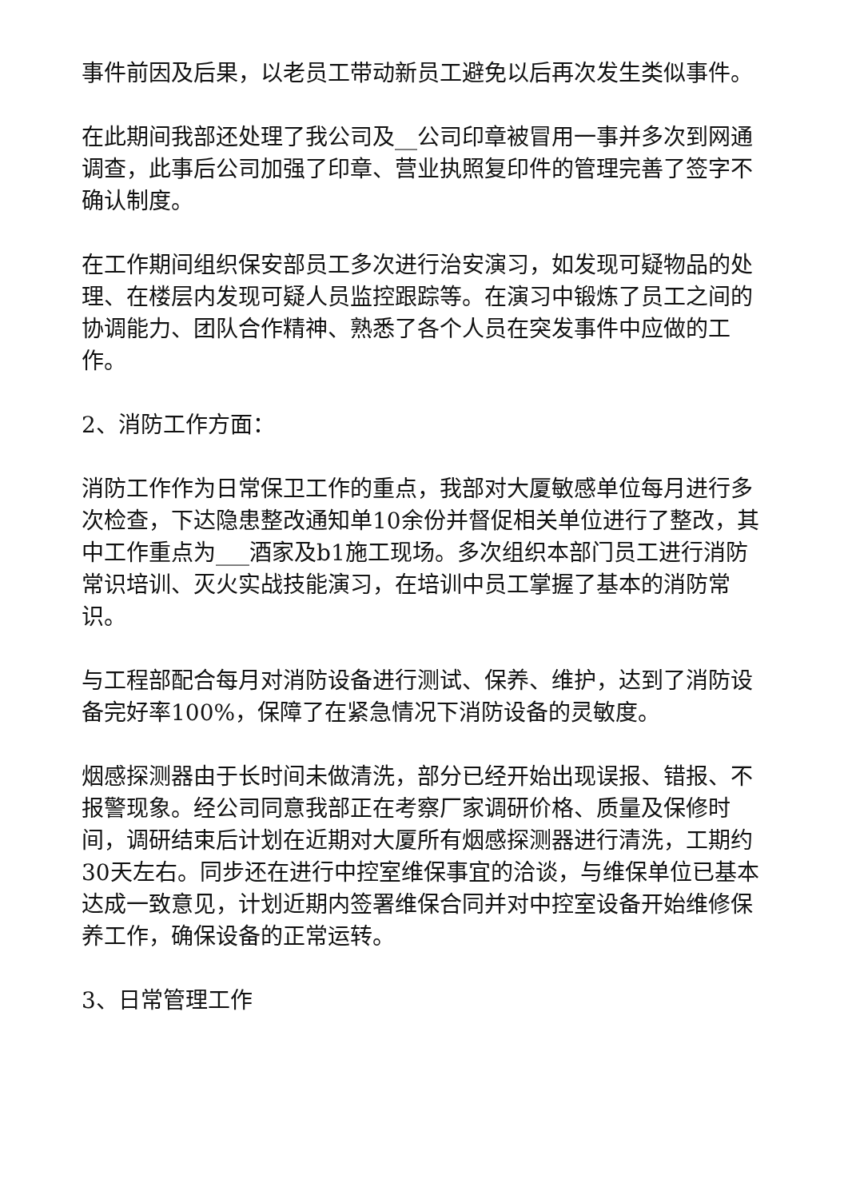事件前因及后果，以老员工带动新员工避免以后再次发生类似事件。
在此期间我部还处理了我公司及__公司印章被冒用一事并多次到网通调查，此事后公司加强了印章、营业执照复印件的管理完善了签字不确认制度。
在工作期间组织保安部员工多次进行治安演习，如发现可疑物品的处理、在楼层内发现可疑人员监控跟踪等。在演习中锻炼了员工之间的协调能力、团队合作精神、熟悉了各个人员在突发事件中应做的工作。
2、消防工作方面：
消防工作作为日常保卫工作的重点，我部对大厦敏感单位每月进行多次检查，下达隐患整改通知单10余份并督促相关单位进行了整改，其中工作重点为___酒家及b1施工现场。多次组织本部门员工进行消防常识培训、灭火实战技能演习，在培训中员工掌握了基本的消防常识。
与工程部配合每月对消防设备进行测试、保养、维护，达到了消防设备完好率100%，保障了在紧急情况下消防设备的灵敏度。
烟感探测器由于长时间未做清洗，部分已经开始出现误报、错报、不报警现象。经公司同意我部正在考察厂家调研价格、质量及保修时间，调研结束后计划在近期对大厦所有烟感探测器进行清洗，工期约30天左右。同步还在进行中控室维保事宜的洽谈，与维保单位已基本达成一致意见，计划近期内签署维保合同并对中控室设备开始维修保养工作，确保设备的正常运转。
3、日常管理工作